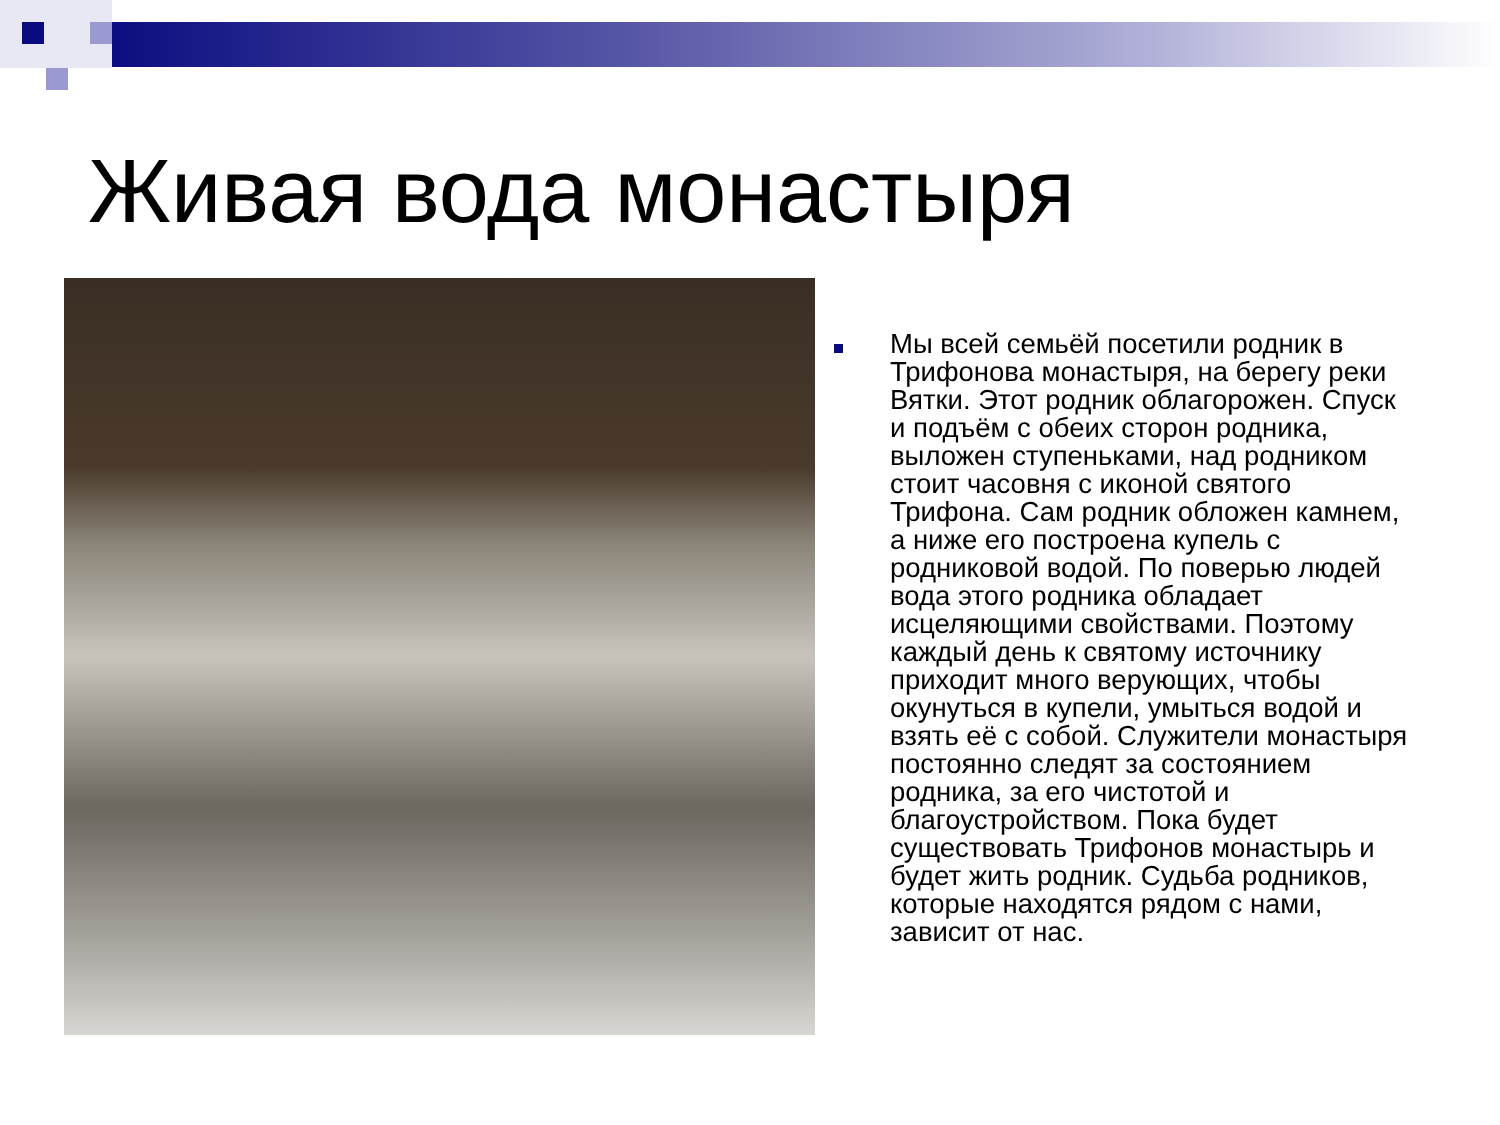Живая вода монастыря
Мы всей семьёй посетили родник в Трифонова монастыря, на берегу реки Вятки. Этот родник облагорожен. Спуск и подъём с обеих сторон родника, выложен ступеньками, над родником стоит часовня с иконой святого Трифона. Сам родник обложен камнем, а ниже его построена купель с родниковой водой. По поверью людей вода этого родника обладает исцеляющими свойствами. Поэтому каждый день к святому источнику приходит много верующих, чтобы окунуться в купели, умыться водой и взять её с собой. Служители монастыря постоянно следят за состоянием родника, за его чистотой и благоустройством. Пока будет существовать Трифонов монастырь и будет жить родник. Судьба родников, которые находятся рядом с нами, зависит от нас.